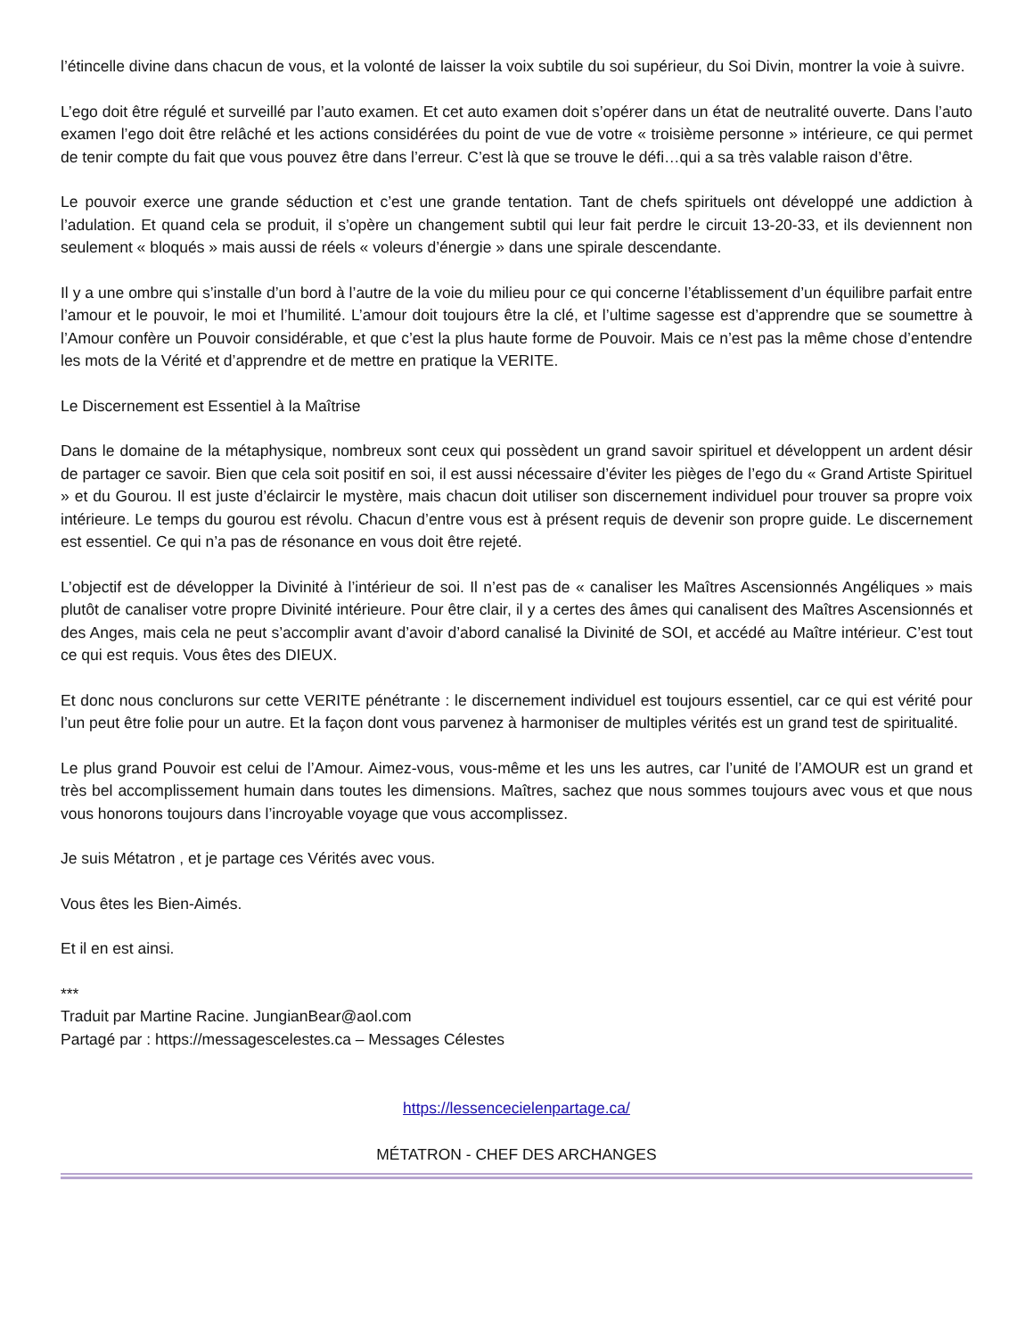l’étincelle divine dans chacun de vous, et la volonté de laisser la voix subtile du soi supérieur, du Soi Divin, montrer la voie à suivre.
L’ego doit être régulé et surveillé par l’auto examen. Et cet auto examen doit s’opérer dans un état de neutralité ouverte. Dans l’auto examen l’ego doit être relâché et les actions considérées du point de vue de votre « troisième personne » intérieure, ce qui permet de tenir compte du fait que vous pouvez être dans l’erreur. C’est là que se trouve le défi…qui a sa très valable raison d’être.
Le pouvoir exerce une grande séduction et c’est une grande tentation. Tant de chefs spirituels ont développé une addiction à l’adulation. Et quand cela se produit, il s’opère un changement subtil qui leur fait perdre le circuit 13-20-33, et ils deviennent non seulement « bloqués » mais aussi de réels « voleurs d’énergie » dans une spirale descendante.
Il y a une ombre qui s’installe d’un bord à l’autre de la voie du milieu pour ce qui concerne l’établissement d’un équilibre parfait entre l’amour et le pouvoir, le moi et l’humilité. L’amour doit toujours être la clé, et l’ultime sagesse est d’apprendre que se soumettre à l’Amour confère un Pouvoir considérable, et que c’est la plus haute forme de Pouvoir. Mais ce n’est pas la même chose d’entendre les mots de la Vérité et d’apprendre et de mettre en pratique la VERITE.
Le Discernement est Essentiel à la Maîtrise
Dans le domaine de la métaphysique, nombreux sont ceux qui possèdent un grand savoir spirituel et développent un ardent désir de partager ce savoir. Bien que cela soit positif en soi, il est aussi nécessaire d’éviter les pièges de l’ego du « Grand Artiste Spirituel » et du Gourou. Il est juste d’éclaircir le mystère, mais chacun doit utiliser son discernement individuel pour trouver sa propre voix intérieure. Le temps du gourou est révolu. Chacun d’entre vous est à présent requis de devenir son propre guide. Le discernement est essentiel. Ce qui n’a pas de résonance en vous doit être rejeté.
L’objectif est de développer la Divinité à l’intérieur de soi. Il n’est pas de « canaliser les Maîtres Ascensionnés Angéliques » mais plutôt de canaliser votre propre Divinité intérieure. Pour être clair, il y a certes des âmes qui canalisent des Maîtres Ascensionnés et des Anges, mais cela ne peut s’accomplir avant d’avoir d’abord canalisé la Divinité de SOI, et accédé au Maître intérieur. C’est tout ce qui est requis. Vous êtes des DIEUX.
Et donc nous conclurons sur cette VERITE pénétrante : le discernement individuel est toujours essentiel, car ce qui est vérité pour l’un peut être folie pour un autre. Et la façon dont vous parvenez à harmoniser de multiples vérités est un grand test de spiritualité.
Le plus grand Pouvoir est celui de l’Amour. Aimez-vous, vous-même et les uns les autres, car l’unité de l’AMOUR est un grand et très bel accomplissement humain dans toutes les dimensions. Maîtres, sachez que nous sommes toujours avec vous et que nous vous honorons toujours dans l’incroyable voyage que vous accomplissez.
Je suis Métatron , et je partage ces Vérités avec vous.
Vous êtes les Bien-Aimés.
Et il en est ainsi.
***
Traduit par Martine Racine. JungianBear@aol.com
Partagé par : https://messagescelestes.ca – Messages Célestes
https://lessencecielenpartage.ca/
MÉTATRON - CHEF DES ARCHANGES